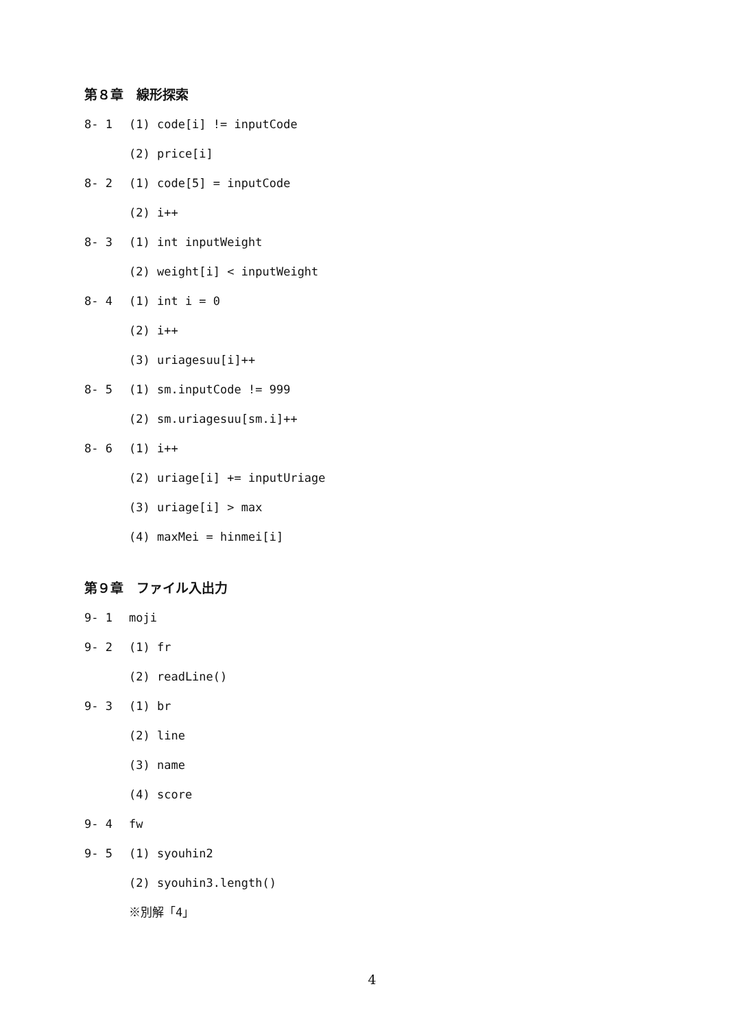第８章　線形探索
8- 1 (1) code[i] != inputCode
(2) price[i]
8- 2 (1) code[5] = inputCode
(2) i++
8- 3 (1) int inputWeight
(2) weight[i] < inputWeight
8- 4 (1) int i = 0
(2) i++
(3) uriagesuu[i]++
8- 5 (1) sm.inputCode != 999
(2) sm.uriagesuu[sm.i]++
8- 6 (1) i++
(2) uriage[i] += inputUriage
(3) uriage[i] > max
(4) maxMei = hinmei[i]
第９章　ファイル入出力
9- 1 moji
9- 2 (1) fr
(2) readLine()
9- 3 (1) br
(2) line
(3) name
(4) score
9- 4 fw
9- 5 (1) syouhin2
(2) syouhin3.length()
※別解「4」
4